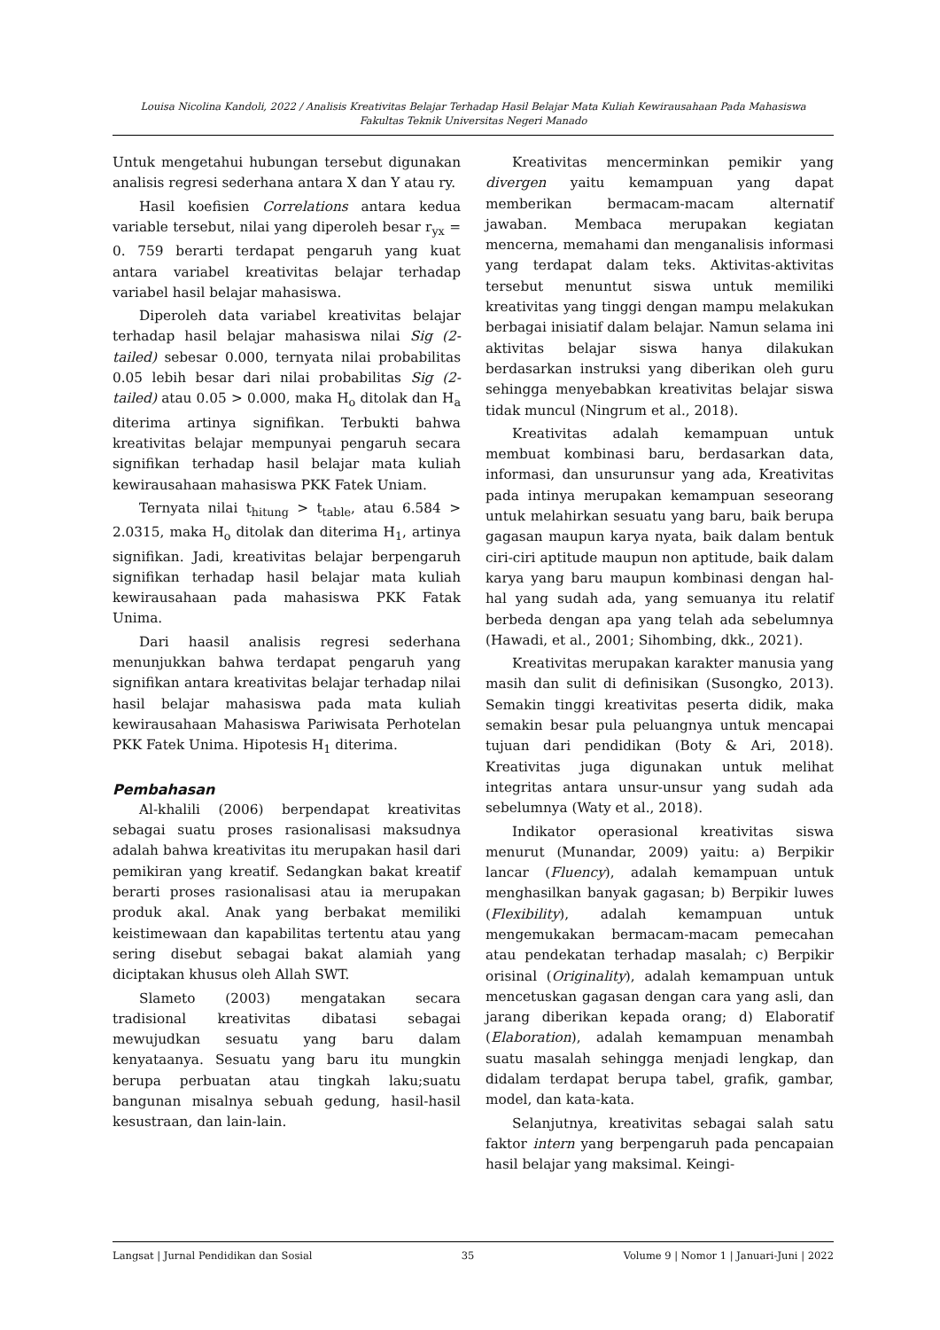Louisa Nicolina Kandoli, 2022 / Analisis Kreativitas Belajar Terhadap Hasil Belajar Mata Kuliah Kewirausahaan Pada Mahasiswa
Fakultas Teknik Universitas Negeri Manado
Untuk mengetahui hubungan tersebut digunakan analisis regresi sederhana antara X dan Y atau ry.
Hasil koefisien Correlations antara kedua variable tersebut, nilai yang diperoleh besar r<sub>yx</sub> = 0. 759 berarti terdapat pengaruh yang kuat antara variabel kreativitas belajar terhadap variabel hasil belajar mahasiswa.
Diperoleh data variabel kreativitas belajar terhadap hasil belajar mahasiswa nilai Sig (2-tailed) sebesar 0.000, ternyata nilai probabilitas 0.05 lebih besar dari nilai probabilitas Sig (2-tailed) atau 0.05 > 0.000, maka H<sub>o</sub> ditolak dan H<sub>a</sub> diterima artinya signifikan. Terbukti bahwa kreativitas belajar mempunyai pengaruh secara signifikan terhadap hasil belajar mata kuliah kewirausahaan mahasiswa PKK Fatek Uniam.
Ternyata nilai t<sub>hitung</sub> > t<sub>table</sub>, atau 6.584 > 2.0315, maka H<sub>o</sub> ditolak dan diterima H<sub>1</sub>, artinya signifikan. Jadi, kreativitas belajar berpengaruh signifikan terhadap hasil belajar mata kuliah kewirausahaan pada mahasiswa PKK Fatak Unima.
Dari haasil analisis regresi sederhana menunjukkan bahwa terdapat pengaruh yang signifikan antara kreativitas belajar terhadap nilai hasil belajar mahasiswa pada mata kuliah kewirausahaan Mahasiswa Pariwisata Perhotelan PKK Fatek Unima. Hipotesis H<sub>1</sub> diterima.
Pembahasan
Al-khalili (2006) berpendapat kreativitas sebagai suatu proses rasionalisasi maksudnya adalah bahwa kreativitas itu merupakan hasil dari pemikiran yang kreatif. Sedangkan bakat kreatif berarti proses rasionalisasi atau ia merupakan produk akal. Anak yang berbakat memiliki keistimewaan dan kapabilitas tertentu atau yang sering disebut sebagai bakat alamiah yang diciptakan khusus oleh Allah SWT.
Slameto (2003) mengatakan secara tradisional kreativitas dibatasi sebagai mewujudkan sesuatu yang baru dalam kenyataanya. Sesuatu yang baru itu mungkin berupa perbuatan atau tingkah laku;suatu bangunan misalnya sebuah gedung, hasil-hasil kesustraan, dan lain-lain.
Kreativitas mencerminkan pemikir yang divergen yaitu kemampuan yang dapat memberikan bermacam-macam alternatif jawaban. Membaca merupakan kegiatan mencerna, memahami dan menganalisis informasi yang terdapat dalam teks. Aktivitas-aktivitas tersebut menuntut siswa untuk memiliki kreativitas yang tinggi dengan mampu melakukan berbagai inisiatif dalam belajar. Namun selama ini aktivitas belajar siswa hanya dilakukan berdasarkan instruksi yang diberikan oleh guru sehingga menyebabkan kreativitas belajar siswa tidak muncul (Ningrum et al., 2018).
Kreativitas adalah kemampuan untuk membuat kombinasi baru, berdasarkan data, informasi, dan unsurunsur yang ada, Kreativitas pada intinya merupakan kemampuan seseorang untuk melahirkan sesuatu yang baru, baik berupa gagasan maupun karya nyata, baik dalam bentuk ciri-ciri aptitude maupun non aptitude, baik dalam karya yang baru maupun kombinasi dengan hal-hal yang sudah ada, yang semuanya itu relatif berbeda dengan apa yang telah ada sebelumnya (Hawadi, et al., 2001; Sihombing, dkk., 2021).
Kreativitas merupakan karakter manusia yang masih dan sulit di definisikan (Susongko, 2013). Semakin tinggi kreativitas peserta didik, maka semakin besar pula peluangnya untuk mencapai tujuan dari pendidikan (Boty & Ari, 2018). Kreativitas juga digunakan untuk melihat integritas antara unsur-unsur yang sudah ada sebelumnya (Waty et al., 2018).
Indikator operasional kreativitas siswa menurut (Munandar, 2009) yaitu: a) Berpikir lancar (Fluency), adalah kemampuan untuk menghasilkan banyak gagasan; b) Berpikir luwes (Flexibility), adalah kemampuan untuk mengemukakan bermacam-macam pemecahan atau pendekatan terhadap masalah; c) Berpikir orisinal (Originality), adalah kemampuan untuk mencetuskan gagasan dengan cara yang asli, dan jarang diberikan kepada orang; d) Elaboratif (Elaboration), adalah kemampuan menambah suatu masalah sehingga menjadi lengkap, dan didalam terdapat berupa tabel, grafik, gambar, model, dan kata-kata.
Selanjutnya, kreativitas sebagai salah satu faktor intern yang berpengaruh pada pencapaian hasil belajar yang maksimal. Keingi-
Langsat | Jurnal Pendidikan dan Sosial 35 Volume 9 | Nomor 1 | Januari-Juni | 2022